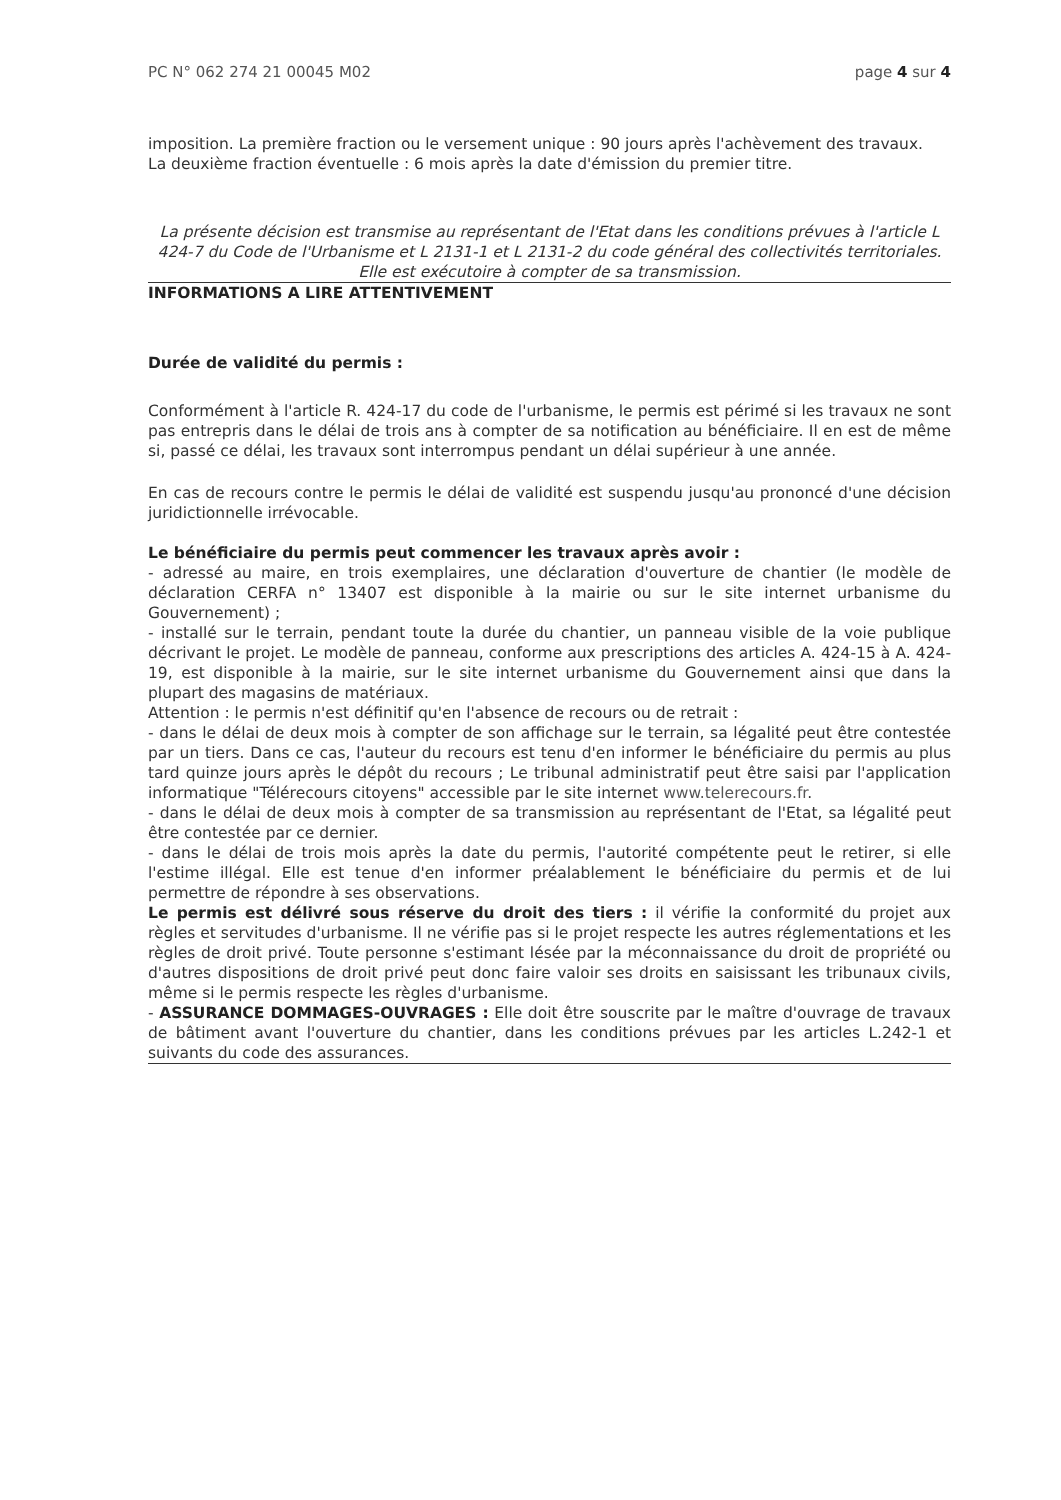PC N° 062 274 21 00045 M02 page 4 sur 4
imposition. La première fraction ou le versement unique : 90 jours après l'achèvement des travaux.
La deuxième fraction éventuelle : 6 mois après la date d'émission du premier titre.
La présente décision est transmise au représentant de l'Etat dans les conditions prévues à l'article L 424-7 du Code de l'Urbanisme et L 2131-1 et L 2131-2 du code général des collectivités territoriales. Elle est exécutoire à compter de sa transmission.
INFORMATIONS A LIRE ATTENTIVEMENT
Durée de validité du permis :
Conformément à l'article R. 424-17 du code de l'urbanisme, le permis est périmé si les travaux ne sont pas entrepris dans le délai de trois ans à compter de sa notification au bénéficiaire. Il en est de même si, passé ce délai, les travaux sont interrompus pendant un délai supérieur à une année.
En cas de recours contre le permis le délai de validité est suspendu jusqu'au prononcé d'une décision juridictionnelle irrévocable.
Le bénéficiaire du permis peut commencer les travaux après avoir :
- adressé au maire, en trois exemplaires, une déclaration d'ouverture de chantier (le modèle de déclaration CERFA n° 13407 est disponible à la mairie ou sur le site internet urbanisme du Gouvernement) ;
- installé sur le terrain, pendant toute la durée du chantier, un panneau visible de la voie publique décrivant le projet. Le modèle de panneau, conforme aux prescriptions des articles A. 424-15 à A. 424-19, est disponible à la mairie, sur le site internet urbanisme du Gouvernement ainsi que dans la plupart des magasins de matériaux.
Attention : le permis n'est définitif qu'en l'absence de recours ou de retrait :
- dans le délai de deux mois à compter de son affichage sur le terrain, sa légalité peut être contestée par un tiers. Dans ce cas, l'auteur du recours est tenu d'en informer le bénéficiaire du permis au plus tard quinze jours après le dépôt du recours ; Le tribunal administratif peut être saisi par l'application informatique "Télérecours citoyens" accessible par le site internet www.telerecours.fr.
- dans le délai de deux mois à compter de sa transmission au représentant de l'Etat, sa légalité peut être contestée par ce dernier.
- dans le délai de trois mois après la date du permis, l'autorité compétente peut le retirer, si elle l'estime illégal. Elle est tenue d'en informer préalablement le bénéficiaire du permis et de lui permettre de répondre à ses observations.
Le permis est délivré sous réserve du droit des tiers : il vérifie la conformité du projet aux règles et servitudes d'urbanisme. Il ne vérifie pas si le projet respecte les autres réglementations et les règles de droit privé. Toute personne s'estimant lésée par la méconnaissance du droit de propriété ou d'autres dispositions de droit privé peut donc faire valoir ses droits en saisissant les tribunaux civils, même si le permis respecte les règles d'urbanisme.
- ASSURANCE DOMMAGES-OUVRAGES : Elle doit être souscrite par le maître d'ouvrage de travaux de bâtiment avant l'ouverture du chantier, dans les conditions prévues par les articles L.242-1 et suivants du code des assurances.